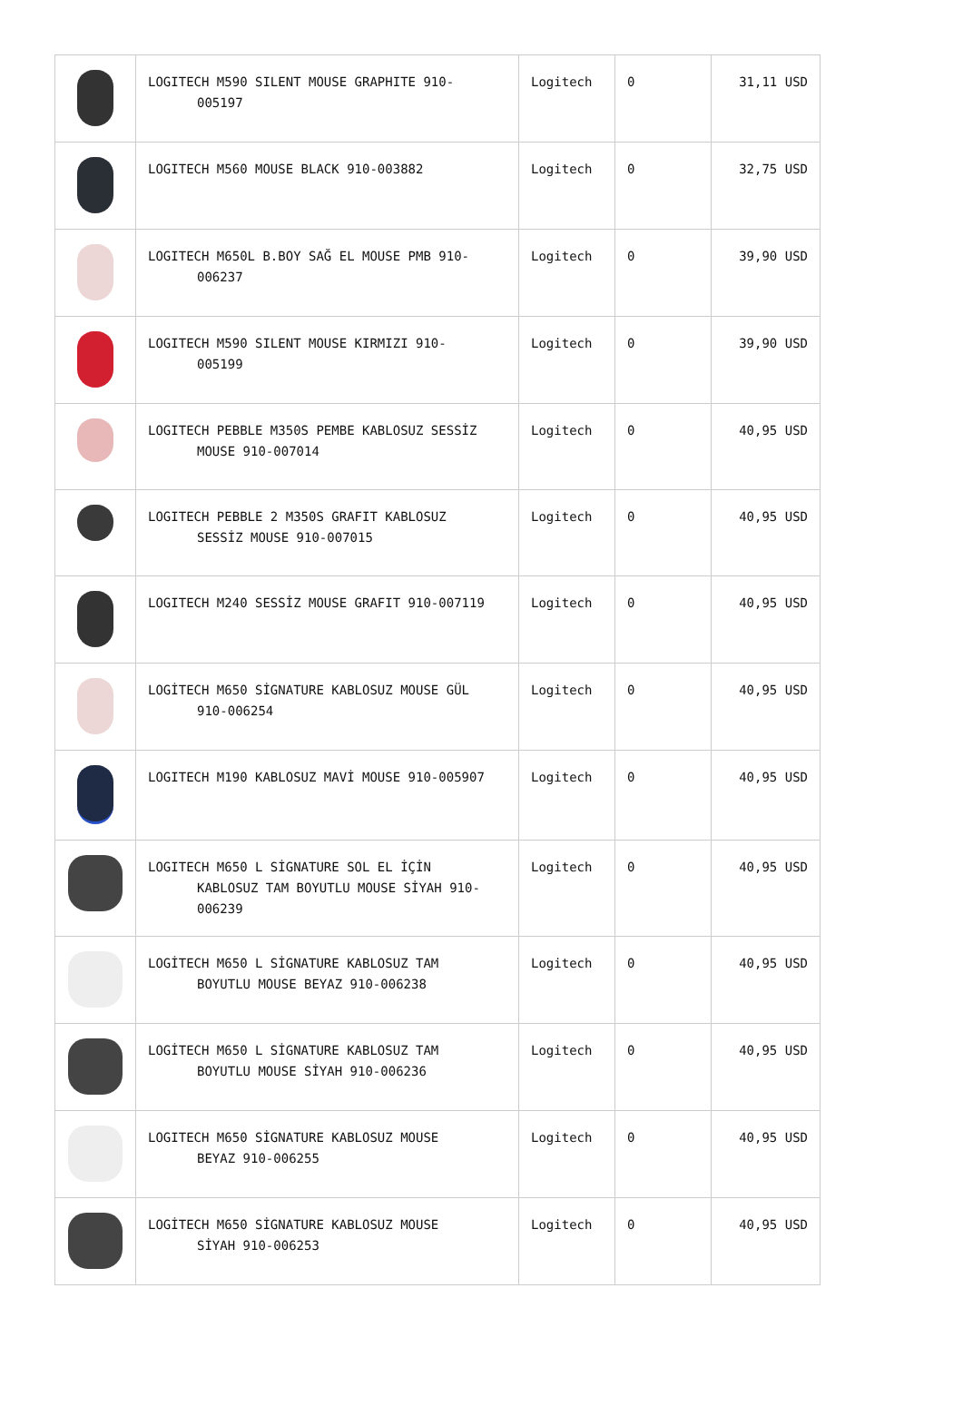| | LOGITECH M590 SILENT MOUSE GRAPHITE 910- 005197 | Logitech | 0 | 31,11 USD |
| | LOGITECH M560 MOUSE BLACK 910-003882 | Logitech | 0 | 32,75 USD |
| | LOGITECH M650L B.BOY SAĞ EL MOUSE PMB 910- 006237 | Logitech | 0 | 39,90 USD |
| | LOGITECH M590 SILENT MOUSE KIRMIZI 910- 005199 | Logitech | 0 | 39,90 USD |
| | LOGITECH PEBBLE M350S PEMBE KABLOSUZ SESSİZ MOUSE 910-007014 | Logitech | 0 | 40,95 USD |
| | LOGITECH PEBBLE 2 M350S GRAFIT KABLOSUZ SESSİZ MOUSE 910-007015 | Logitech | 0 | 40,95 USD |
| | LOGITECH M240 SESSİZ MOUSE GRAFIT 910-007119 | Logitech | 0 | 40,95 USD |
| | LOGİTECH M650 SİGNATURE KABLOSUZ MOUSE GÜL 910-006254 | Logitech | 0 | 40,95 USD |
| | LOGITECH M190 KABLOSUZ MAVİ MOUSE 910-005907 | Logitech | 0 | 40,95 USD |
| | LOGITECH M650 L SİGNATURE SOL EL İÇİN KABLOSUZ TAM BOYUTLU MOUSE SİYAH 910- 006239 | Logitech | 0 | 40,95 USD |
| | LOGİTECH M650 L SİGNATURE KABLOSUZ TAM BOYUTLU MOUSE BEYAZ 910-006238 | Logitech | 0 | 40,95 USD |
| | LOGİTECH M650 L SİGNATURE KABLOSUZ TAM BOYUTLU MOUSE SİYAH 910-006236 | Logitech | 0 | 40,95 USD |
| | LOGITECH M650 SİGNATURE KABLOSUZ MOUSE BEYAZ 910-006255 | Logitech | 0 | 40,95 USD |
| | LOGİTECH M650 SİGNATURE KABLOSUZ MOUSE SİYAH 910-006253 | Logitech | 0 | 40,95 USD |